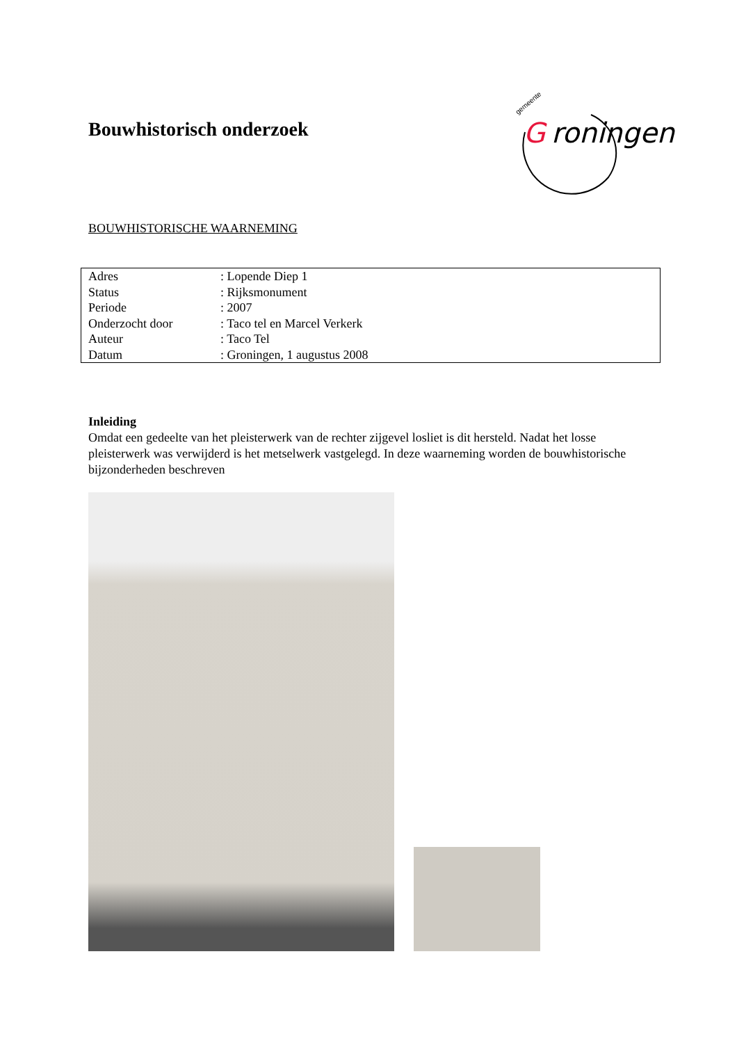Bouwhistorisch onderzoek
gemeente
G
roningen
BOUWHISTORISCHE WAARNEMING
| Adres | : Lopende Diep 1 |
| Status | : Rijksmonument |
| Periode | : 2007 |
| Onderzocht door | : Taco tel en Marcel Verkerk |
| Auteur | : Taco Tel |
| Datum | : Groningen, 1 augustus 2008 |
Inleiding
Omdat een gedeelte van het pleisterwerk van de rechter zijgevel losliet is dit hersteld. Nadat het losse pleisterwerk was verwijderd is het metselwerk vastgelegd. In deze waarneming worden de bouwhistorische bijzonderheden beschreven